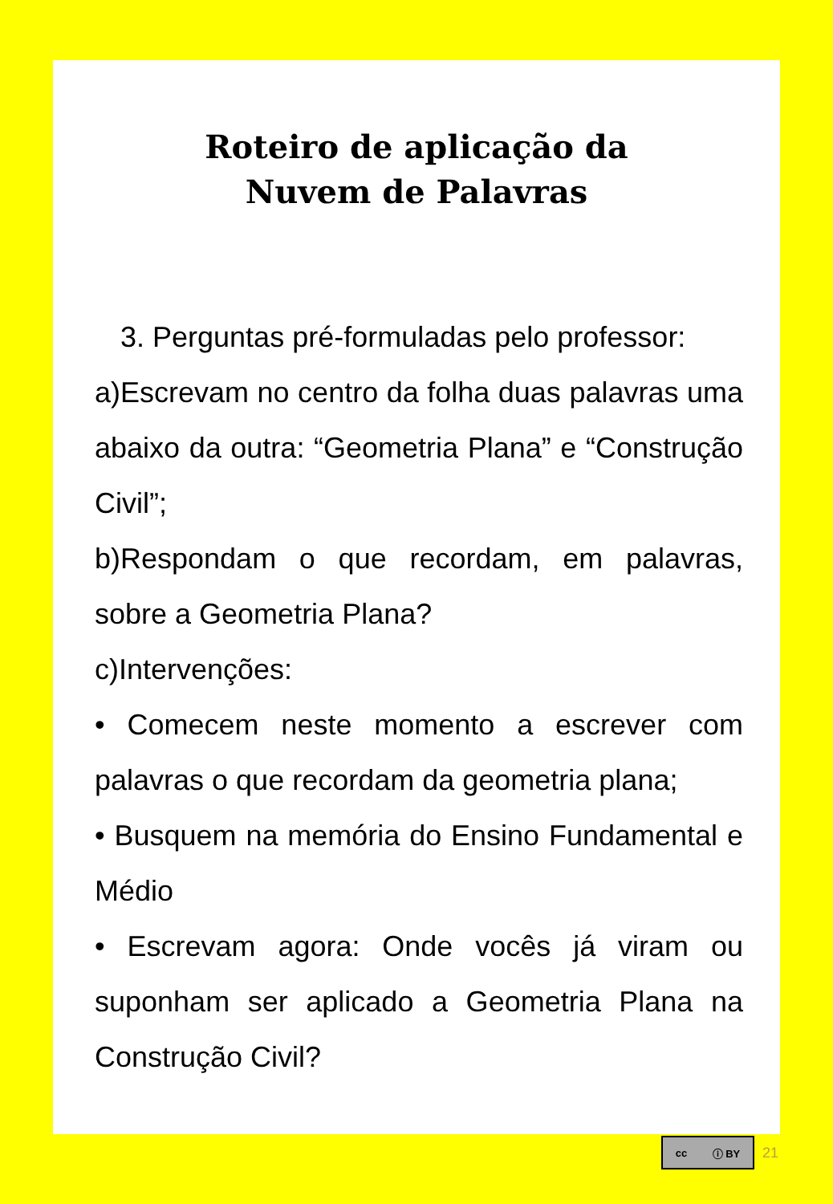Roteiro de aplicação da
Nuvem de Palavras
3. Perguntas pré-formuladas pelo professor:
a)Escrevam no centro da folha duas palavras uma abaixo da outra: “Geometria Plana” e “Construção Civil”;
b)Respondam o que recordam, em palavras, sobre a Geometria Plana?
c)Intervenções:
• Comecem neste momento a escrever com palavras o que recordam da geometria plana;
• Busquem na memória do Ensino Fundamental e Médio
• Escrevam agora: Onde vocês já viram ou suponham ser aplicado a Geometria Plana na Construção Civil?
cc ⓘ BY
21